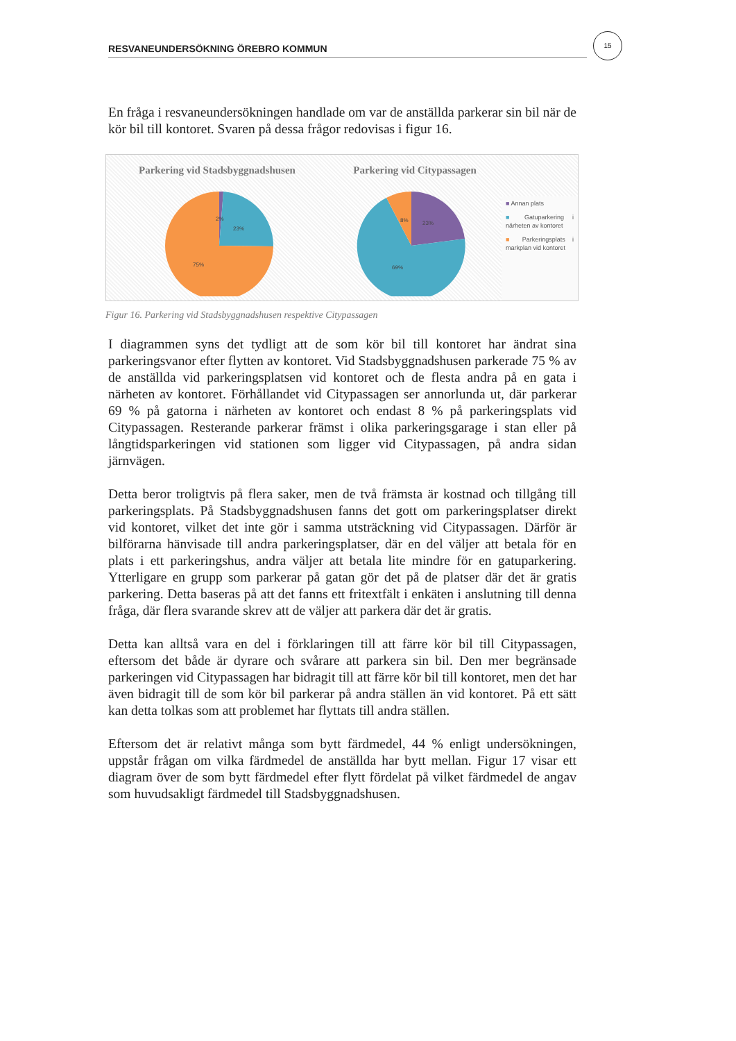RESVANEUNDERSÖKNING ÖREBRO KOMMUN
15
En fråga i resvaneundersökningen handlade om var de anställda parkerar sin bil när de kör bil till kontoret. Svaren på dessa frågor redovisas i figur 16.
Parkering vid Stadsbyggnadshusen
2%
23%
75%
Parkering vid Citypassagen
8%
23%
69%
■ Annan plats
■ Gatuparkering i närheten av kontoret
■ Parkeringsplats i markplan vid kontoret
Figur 16. Parkering vid Stadsbyggnadshusen respektive Citypassagen
I diagrammen syns det tydligt att de som kör bil till kontoret har ändrat sina parkeringsvanor efter flytten av kontoret. Vid Stadsbyggnadshusen parkerade 75 % av de anställda vid parkeringsplatsen vid kontoret och de flesta andra på en gata i närheten av kontoret. Förhållandet vid Citypassagen ser annorlunda ut, där parkerar 69 % på gatorna i närheten av kontoret och endast 8 % på parkeringsplats vid Citypassagen. Resterande parkerar främst i olika parkeringsgarage i stan eller på långtidsparkeringen vid stationen som ligger vid Citypassagen, på andra sidan järnvägen.
Detta beror troligtvis på flera saker, men de två främsta är kostnad och tillgång till parkeringsplats. På Stadsbyggnadshusen fanns det gott om parkeringsplatser direkt vid kontoret, vilket det inte gör i samma utsträckning vid Citypassagen. Därför är bilförarna hänvisade till andra parkeringsplatser, där en del väljer att betala för en plats i ett parkeringshus, andra väljer att betala lite mindre för en gatuparkering. Ytterligare en grupp som parkerar på gatan gör det på de platser där det är gratis parkering. Detta baseras på att det fanns ett fritextfält i enkäten i anslutning till denna fråga, där flera svarande skrev att de väljer att parkera där det är gratis.
Detta kan alltså vara en del i förklaringen till att färre kör bil till Citypassagen, eftersom det både är dyrare och svårare att parkera sin bil. Den mer begränsade parkeringen vid Citypassagen har bidragit till att färre kör bil till kontoret, men det har även bidragit till de som kör bil parkerar på andra ställen än vid kontoret. På ett sätt kan detta tolkas som att problemet har flyttats till andra ställen.
Eftersom det är relativt många som bytt färdmedel, 44 % enligt undersökningen, uppstår frågan om vilka färdmedel de anställda har bytt mellan. Figur 17 visar ett diagram över de som bytt färdmedel efter flytt fördelat på vilket färdmedel de angav som huvudsakligt färdmedel till Stadsbyggnadshusen.